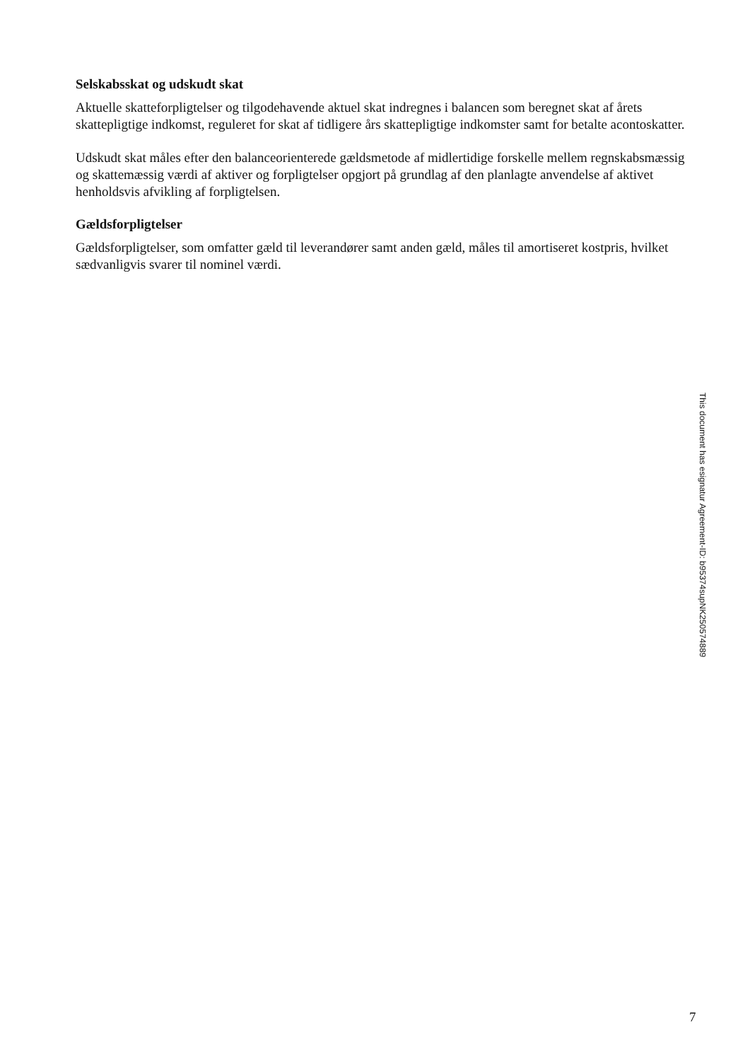Selskabsskat og udskudt skat
Aktuelle skatteforpligtelser og tilgodehavende aktuel skat indregnes i balancen som beregnet skat af årets skattepligtige indkomst, reguleret for skat af tidligere års skattepligtige indkomster samt for betalte acontoskatter.
Udskudt skat måles efter den balanceorienterede gældsmetode af midlertidige forskelle mellem regnskabsmæssig og skattemæssig værdi af aktiver og forpligtelser opgjort på grundlag af den planlagte anvendelse af aktivet henholdsvis afvikling af forpligtelsen.
Gældsforpligtelser
Gældsforpligtelser, som omfatter gæld til leverandører samt anden gæld, måles til amortiseret kostpris, hvilket sædvanligvis svarer til nominel værdi.
This document has esignatur Agreement-ID: b95374supNK250574889
7